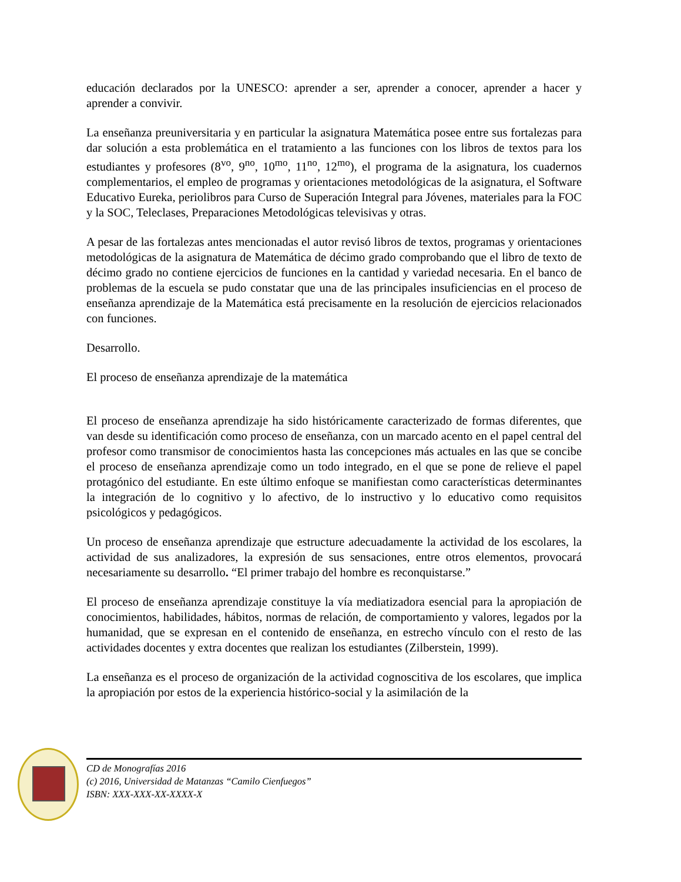educación declarados por la UNESCO: aprender a ser, aprender a conocer, aprender a hacer y aprender a convivir.
La enseñanza preuniversitaria y en particular la asignatura Matemática posee entre sus fortalezas para dar solución a esta problemática en el tratamiento a las funciones con los libros de textos para los estudiantes y profesores (8<sup>vo</sup>, 9<sup>no</sup>, 10<sup>mo</sup>, 11<sup>no</sup>, 12<sup>mo</sup>), el programa de la asignatura, los cuadernos complementarios, el empleo de programas y orientaciones metodológicas de la asignatura, el Software Educativo Eureka, periolibros para Curso de Superación Integral para Jóvenes, materiales para la FOC y la SOC, Teleclases, Preparaciones Metodológicas televisivas y otras.
A pesar de las fortalezas antes mencionadas el autor revisó libros de textos, programas y orientaciones metodológicas de la asignatura de Matemática de décimo grado comprobando que el libro de texto de décimo grado no contiene ejercicios de funciones en la cantidad y variedad necesaria. En el banco de problemas de la escuela se pudo constatar que una de las principales insuficiencias en el proceso de enseñanza aprendizaje de la Matemática está precisamente en la resolución de ejercicios relacionados con funciones.
Desarrollo.
El proceso de enseñanza aprendizaje de la matemática
El proceso de enseñanza aprendizaje ha sido históricamente caracterizado de formas diferentes, que van desde su identificación como proceso de enseñanza, con un marcado acento en el papel central del profesor como transmisor de conocimientos hasta las concepciones más actuales en las que se concibe el proceso de enseñanza aprendizaje como un todo integrado, en el que se pone de relieve el papel protagónico del estudiante. En este último enfoque se manifiestan como características determinantes la integración de lo cognitivo y lo afectivo, de lo instructivo y lo educativo como requisitos psicológicos y pedagógicos.
Un proceso de enseñanza aprendizaje que estructure adecuadamente la actividad de los escolares, la actividad de sus analizadores, la expresión de sus sensaciones, entre otros elementos, provocará necesariamente su desarrollo. “El primer trabajo del hombre es reconquistarse.”
El proceso de enseñanza aprendizaje constituye la vía mediatizadora esencial para la apropiación de conocimientos, habilidades, hábitos, normas de relación, de comportamiento y valores, legados por la humanidad, que se expresan en el contenido de enseñanza, en estrecho vínculo con el resto de las actividades docentes y extra docentes que realizan los estudiantes (Zilberstein, 1999).
La enseñanza es el proceso de organización de la actividad cognoscitiva de los escolares, que implica la apropiación por estos de la experiencia histórico-social y la asimilación de la
CD de Monografías 2016
(c) 2016, Universidad de Matanzas “Camilo Cienfuegos”
ISBN: XXX-XXX-XX-XXXX-X